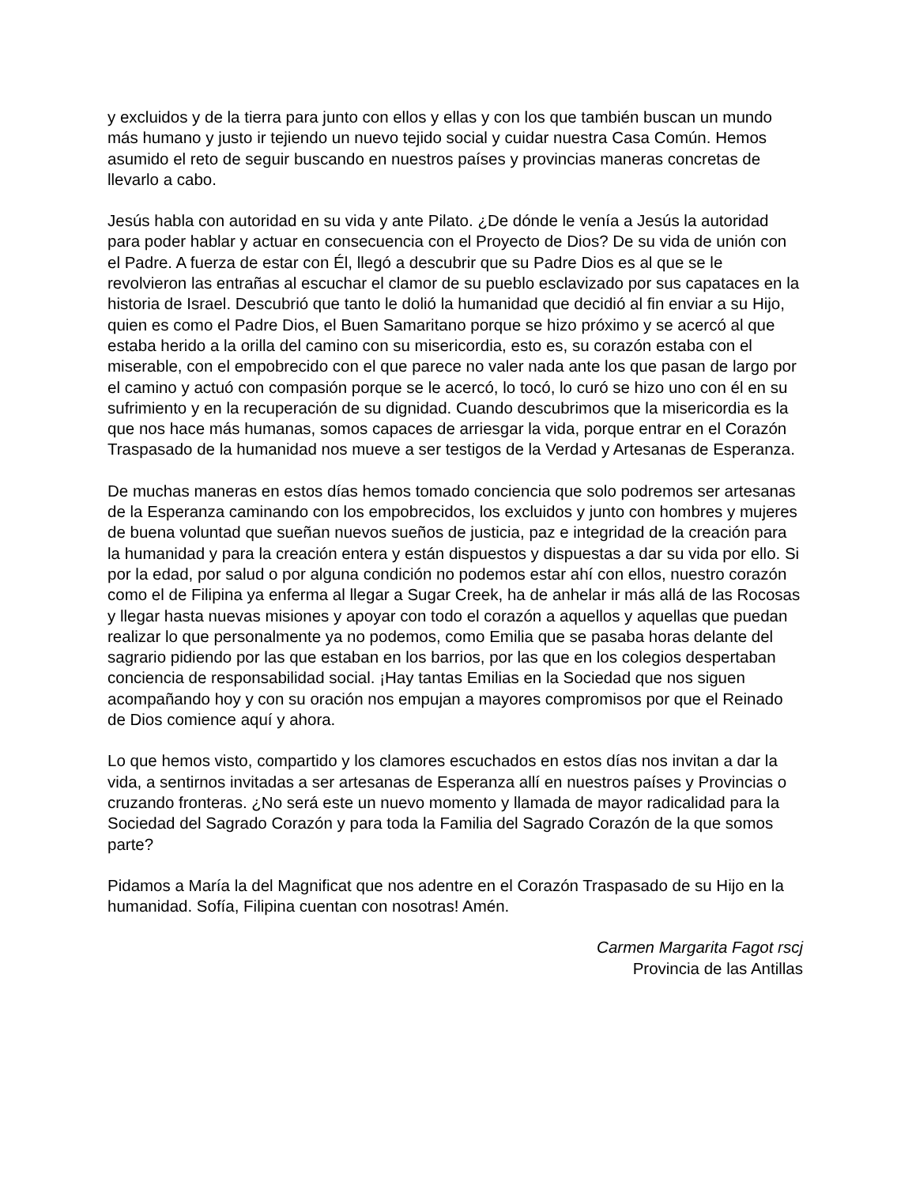y excluidos y de la tierra para junto con ellos y ellas y con los que también buscan un mundo más humano y justo ir tejiendo un nuevo tejido social y cuidar nuestra Casa Común. Hemos asumido el reto de seguir buscando en nuestros países y provincias maneras concretas de llevarlo a cabo.
Jesús habla con autoridad en su vida y ante Pilato. ¿De dónde le venía a Jesús la autoridad para poder hablar y actuar en consecuencia con el Proyecto de Dios? De su vida de unión con el Padre. A fuerza de estar con Él, llegó a descubrir que su Padre Dios es al que se le revolvieron las entrañas al escuchar el clamor de su pueblo esclavizado por sus capataces en la historia de Israel. Descubrió que tanto le dolió la humanidad que decidió al fin enviar a su Hijo, quien es como el Padre Dios, el Buen Samaritano porque se hizo próximo y se acercó al que estaba herido a la orilla del camino con su misericordia, esto es, su corazón estaba con el miserable, con el empobrecido con el que parece no valer nada ante los que pasan de largo por el camino y actuó con compasión porque se le acercó, lo tocó, lo curó se hizo uno con él en su sufrimiento y en la recuperación de su dignidad. Cuando descubrimos que la misericordia es la que nos hace más humanas, somos capaces de arriesgar la vida, porque entrar en el Corazón Traspasado de la humanidad nos mueve a ser testigos de la Verdad y Artesanas de Esperanza.
De muchas maneras en estos días hemos tomado conciencia que solo podremos ser artesanas de la Esperanza caminando con los empobrecidos, los excluidos y junto con hombres y mujeres de buena voluntad que sueñan nuevos sueños de justicia, paz e integridad de la creación para la humanidad y para la creación entera y están dispuestos y dispuestas a dar su vida por ello. Si por la edad, por salud o por alguna condición no podemos estar ahí con ellos, nuestro corazón como el de Filipina ya enferma al llegar a Sugar Creek, ha de anhelar ir más allá de las Rocosas y llegar hasta nuevas misiones y apoyar con todo el corazón a aquellos y aquellas que puedan realizar lo que personalmente ya no podemos, como Emilia que se pasaba horas delante del sagrario pidiendo por las que estaban en los barrios, por las que en los colegios despertaban conciencia de responsabilidad social. ¡Hay tantas Emilias en la Sociedad que nos siguen acompañando hoy y con su oración nos empujan a mayores compromisos por que el Reinado de Dios comience aquí y ahora.
Lo que hemos visto, compartido y los clamores escuchados en estos días nos invitan a dar la vida, a sentirnos invitadas a ser artesanas de Esperanza allí en nuestros países y Provincias o cruzando fronteras. ¿No será este un nuevo momento y llamada de mayor radicalidad para la Sociedad del Sagrado Corazón y para toda la Familia del Sagrado Corazón de la que somos parte?
Pidamos a María la del Magnificat que nos adentre en el Corazón Traspasado de su Hijo en la humanidad. Sofía, Filipina cuentan con nosotras! Amén.
Carmen Margarita Fagot rscj
Provincia de las Antillas